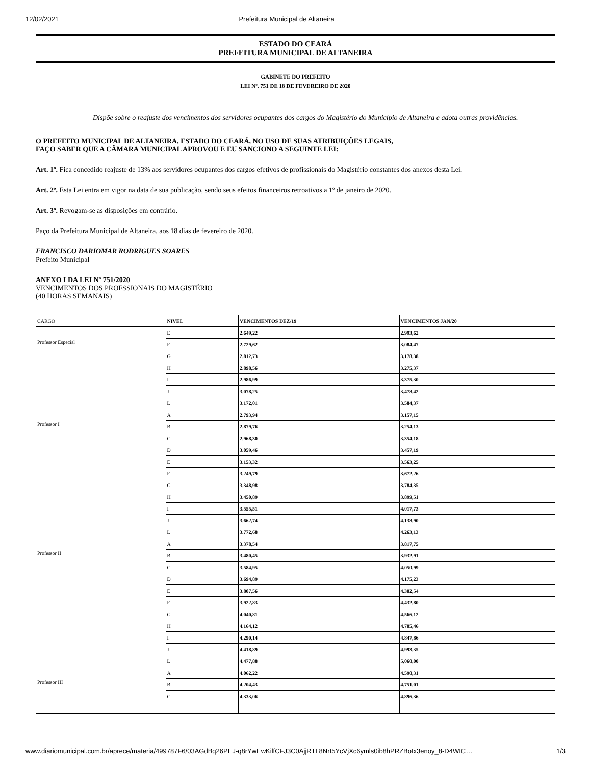12/02/2021 Prefeitura Municipal de Altaneira
ESTADO DO CEARÁ
PREFEITURA MUNICIPAL DE ALTANEIRA
GABINETE DO PREFEITO
LEI Nº. 751 DE 18 DE FEVEREIRO DE 2020
Dispõe sobre o reajuste dos vencimentos dos servidores ocupantes dos cargos do Magistério do Município de Altaneira e adota outras providências.
O PREFEITO MUNICIPAL DE ALTANEIRA, ESTADO DO CEARÁ, NO USO DE SUAS ATRIBUIÇÕES LEGAIS,
FAÇO SABER QUE A CÂMARA MUNICIPAL APROVOU E EU SANCIONO A SEGUINTE LEI:
Art. 1º. Fica concedido reajuste de 13% aos servidores ocupantes dos cargos efetivos de profissionais do Magistério constantes dos anexos desta Lei.
Art. 2º. Esta Lei entra em vigor na data de sua publicação, sendo seus efeitos financeiros retroativos a 1º de janeiro de 2020.
Art. 3º. Revogam-se as disposições em contrário.
Paço da Prefeitura Municipal de Altaneira, aos 18 dias de fevereiro de 2020.
FRANCISCO DARIOMAR RODRIGUES SOARES
Prefeito Municipal
ANEXO I DA LEI Nº 751/2020
VENCIMENTOS DOS PROFSSIONAIS DO MAGISTÉRIO
(40 HORAS SEMANAIS)
| CARGO | NIVEL | VENCIMENTOS DEZ/19 | VENCIMENTOS JAN/20 |
| Professor Especial | E | 2.649,22 | 2.993,62 |
| | F | 2.729,62 | 3.084,47 |
| | G | 2.812,73 | 3.178,38 |
| | H | 2.898,56 | 3.275,37 |
| | I | 2.986,99 | 3.375,30 |
| | J | 3.078,25 | 3.478,42 |
| | L | 3.172,01 | 3.584,37 |
| Professor I | A | 2.793,94 | 3.157,15 |
| | B | 2.879,76 | 3.254,13 |
| | C | 2.968,30 | 3.354,18 |
| | D | 3.059,46 | 3.457,19 |
| | E | 3.153,32 | 3.563,25 |
| | F | 3.249,79 | 3.672,26 |
| | G | 3.348,98 | 3.784,35 |
| | H | 3.450,89 | 3.899,51 |
| | I | 3.555,51 | 4.017,73 |
| | J | 3.662,74 | 4.138,90 |
| | L | 3.772,68 | 4.263,13 |
| Professor II | A | 3.378,54 | 3.817,75 |
| | B | 3.480,45 | 3.932,91 |
| | C | 3.584,95 | 4.050,99 |
| | D | 3.694,89 | 4.175,23 |
| | E | 3.807,56 | 4.302,54 |
| | F | 3.922,83 | 4.432,80 |
| | G | 4.040,81 | 4.566,12 |
| | H | 4.164,12 | 4.705,46 |
| | I | 4.290,14 | 4.847,86 |
| | J | 4.418,89 | 4.993,35 |
| | L | 4.477,88 | 5.060,00 |
| Professor III | A | 4.062,22 | 4.590,31 |
| | B | 4.204,43 | 4.751,01 |
| | C | 4.333,06 | 4.896,36 |
www.diariomunicipal.com.br/aprece/materia/499787F6/03AGdBq26PEJ-q8rYwEwKilfCFJ3C0AjjRTL8NrI5YcVjXc6ymls0ib8hPRZBoIx3enoy_8-D4WIC… 1/3